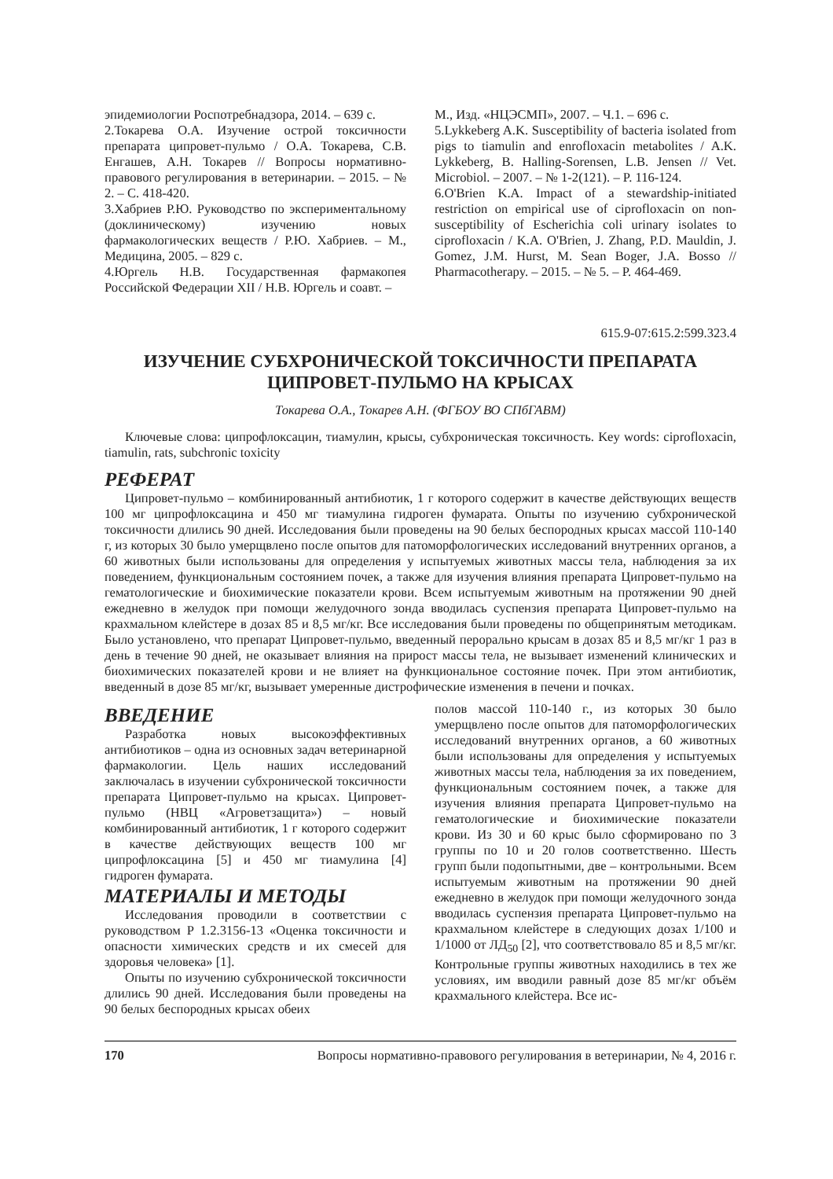эпидемиологии Роспотребнадзора, 2014. – 639 с.
2.Токарева О.А. Изучение острой токсичности препарата ципровет-пульмо / О.А. Токарева, С.В. Енгашев, А.Н. Токарев // Вопросы нормативно-правового регулирования в ветеринарии. – 2015. – № 2. – С. 418-420.
3.Хабриев Р.Ю. Руководство по экспериментальному (доклиническому) изучению новых фармакологических веществ / Р.Ю. Хабриев. – М., Медицина, 2005. – 829 с.
4.Юргель Н.В. Государственная фармакопея Российской Федерации XII / Н.В. Юргель и соавт. –
М., Изд. «НЦЭСМП», 2007. – Ч.1. – 696 с.
5.Lykkeberg A.K. Susceptibility of bacteria isolated from pigs to tiamulin and enrofloxacin metabolites / A.K. Lykkeberg, B. Halling-Sorensen, L.B. Jensen // Vet. Microbiol. – 2007. – № 1-2(121). – P. 116-124.
6.O'Brien K.A. Impact of a stewardship-initiated restriction on empirical use of ciprofloxacin on non-susceptibility of Escherichia coli urinary isolates to ciprofloxacin / K.A. O'Brien, J. Zhang, P.D. Mauldin, J. Gomez, J.M. Hurst, M. Sean Boger, J.A. Bosso // Pharmacotherapy. – 2015. – № 5. – P. 464-469.
615.9-07:615.2:599.323.4
ИЗУЧЕНИЕ СУБХРОНИЧЕСКОЙ ТОКСИЧНОСТИ ПРЕПАРАТА
ЦИПРОВЕТ-ПУЛЬМО НА КРЫСАХ
Токарева О.А., Токарев А.Н. (ФГБОУ ВО СПбГАВМ)
Ключевые слова: ципрофлоксацин, тиамулин, крысы, субхроническая токсичность. Key words: ciprofloxacin, tiamulin, rats, subchronic toxicity
РЕФЕРАТ
Ципровет-пульмо – комбинированный антибиотик, 1 г которого содержит в качестве действующих веществ 100 мг ципрофлоксацина и 450 мг тиамулина гидроген фумарата. Опыты по изучению субхронической токсичности длились 90 дней. Исследования были проведены на 90 белых беспородных крысах массой 110-140 г, из которых 30 было умерщвлено после опытов для патоморфологических исследований внутренних органов, а 60 животных были использованы для определения у испытуемых животных массы тела, наблюдения за их поведением, функциональным состоянием почек, а также для изучения влияния препарата Ципровет-пульмо на гематологические и биохимические показатели крови. Всем испытуемым животным на протяжении 90 дней ежедневно в желудок при помощи желудочного зонда вводилась суспензия препарата Ципровет-пульмо на крахмальном клейстере в дозах 85 и 8,5 мг/кг. Все исследования были проведены по общепринятым методикам. Было установлено, что препарат Ципровет-пульмо, введенный перорально крысам в дозах 85 и 8,5 мг/кг 1 раз в день в течение 90 дней, не оказывает влияния на прирост массы тела, не вызывает изменений клинических и биохимических показателей крови и не влияет на функциональное состояние почек. При этом антибиотик, введенный в дозе 85 мг/кг, вызывает умеренные дистрофические изменения в печени и почках.
ВВЕДЕНИЕ
Разработка новых высокоэффективных антибиотиков – одна из основных задач ветеринарной фармакологии. Цель наших исследований заключалась в изучении субхронической токсичности препарата Ципровет-пульмо на крысах. Ципровет-пульмо (НВЦ «Агроветзащита») – новый комбинированный антибиотик, 1 г которого содержит в качестве действующих веществ 100 мг ципрофлоксацина [5] и 450 мг тиамулина [4] гидроген фумарата.
МАТЕРИАЛЫ И МЕТОДЫ
Исследования проводили в соответствии с руководством Р 1.2.3156-13 «Оценка токсичности и опасности химических средств и их смесей для здоровья человека» [1].
Опыты по изучению субхронической токсичности длились 90 дней. Исследования были проведены на 90 белых беспородных крысах обеих
полов массой 110-140 г., из которых 30 было умерщвлено после опытов для патоморфологических исследований внутренних органов, а 60 животных были использованы для определения у испытуемых животных массы тела, наблюдения за их поведением, функциональным состоянием почек, а также для изучения влияния препарата Ципровет-пульмо на гематологические и биохимические показатели крови. Из 30 и 60 крыс было сформировано по 3 группы по 10 и 20 голов соответственно. Шесть групп были подопытными, две – контрольными. Всем испытуемым животным на протяжении 90 дней ежедневно в желудок при помощи желудочного зонда вводилась суспензия препарата Ципровет-пульмо на крахмальном клейстере в следующих дозах 1/100 и 1/1000 от ЛД<sub>50</sub> [2], что соответствовало 85 и 8,5 мг/кг. Контрольные группы животных находились в тех же условиях, им вводили равный дозе 85 мг/кг объём крахмального клейстера. Все ис-
170 Вопросы нормативно-правового регулирования в ветеринарии, № 4, 2016 г.